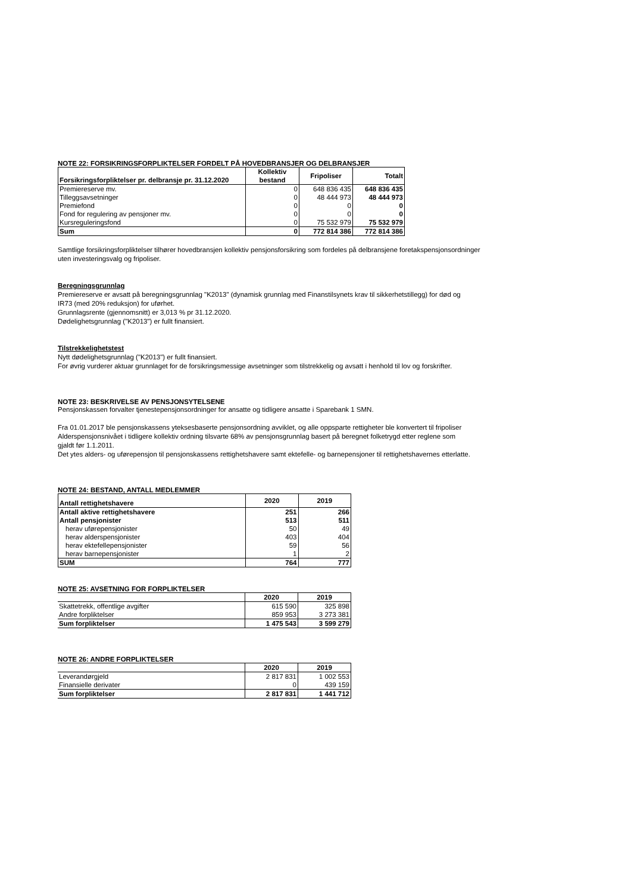NOTE 22: FORSIKRINGSFORPLIKTELSER FORDELT PÅ HOVEDBRANSJER OG DELBRANSJER
| Forsikringsforpliktelser pr. delbransje pr. 31.12.2020 | Kollektiv bestand | Fripoliser | Totalt |
| --- | --- | --- | --- |
| Premiereserve mv. | 0 | 648 836 435 | 648 836 435 |
| Tilleggsavsetninger | 0 | 48 444 973 | 48 444 973 |
| Premiefond | 0 | 0 | 0 |
| Fond for regulering av pensjoner mv. | 0 | 0 | 0 |
| Kursreguleringsfond | 0 | 75 532 979 | 75 532 979 |
| Sum | 0 | 772 814 386 | 772 814 386 |
Samtlige forsikringsforpliktelser tilhører hovedbransjen kollektiv pensjonsforsikring som fordeles på delbransjene foretakspensjonsordninger
uten investeringsvalg og fripoliser.
Beregningsgrunnlag
Premiereserve er avsatt på beregningsgrunnlag "K2013" (dynamisk grunnlag med Finanstilsynets krav til sikkerhetstillegg) for død og
IR73 (med 20% reduksjon) for uførhet.
Grunnlagsrente (gjennomsnitt) er 3,013 % pr 31.12.2020.
Dødelighetsgrunnlag ("K2013") er fullt finansiert.
Tilstrekkelighetstest
Nytt dødelighetsgrunnlag ("K2013") er fullt finansiert.
For øvrig vurderer aktuar grunnlaget for de forsikringsmessige avsetninger som tilstrekkelig og avsatt i henhold til lov og forskrifter.
NOTE 23: BESKRIVELSE AV PENSJONSYTELSENE
Pensjonskassen forvalter tjenestepensjonsordninger for ansatte og tidligere ansatte i Sparebank 1 SMN.
Fra 01.01.2017 ble pensjonskassens yteksesbaserte pensjonsordning avviklet, og alle oppsparte rettigheter ble konvertert til fripoliser
Alderspensjonsnivået i tidligere kollektiv ordning tilsvarte 68% av pensjonsgrunnlag basert på beregnet folketrygd etter reglene som
gjaldt før 1.1.2011.
Det ytes alders- og uførepensjon til pensjonskassens rettighetshavere samt ektefelle- og barnepensjoner til rettighetshavernes etterlatte.
NOTE 24: BESTAND, ANTALL MEDLEMMER
| Antall rettighetshavere | 2020 | 2019 |
| --- | --- | --- |
| Antall aktive rettighetshavere | 251 | 266 |
| Antall pensjonister | 513 | 511 |
| herav uførepensjonister | 50 | 49 |
| herav alderspensjonister | 403 | 404 |
| herav ektefellepensjonister | 59 | 56 |
| herav barnepensjonister | 1 | 2 |
| SUM | 764 | 777 |
NOTE 25: AVSETNING FOR FORPLIKTELSER
| | 2020 | 2019 |
| Skattetrekk, offentlige avgifter | 615 590 | 325 898 |
| Andre forpliktelser | 859 953 | 3 273 381 |
| Sum forpliktelser | 1 475 543 | 3 599 279 |
NOTE 26: ANDRE FORPLIKTELSER
| | 2020 | 2019 |
| Leverandørgjeld | 2 817 831 | 1 002 553 |
| Finansielle derivater | 0 | 439 159 |
| Sum forpliktelser | 2 817 831 | 1 441 712 |